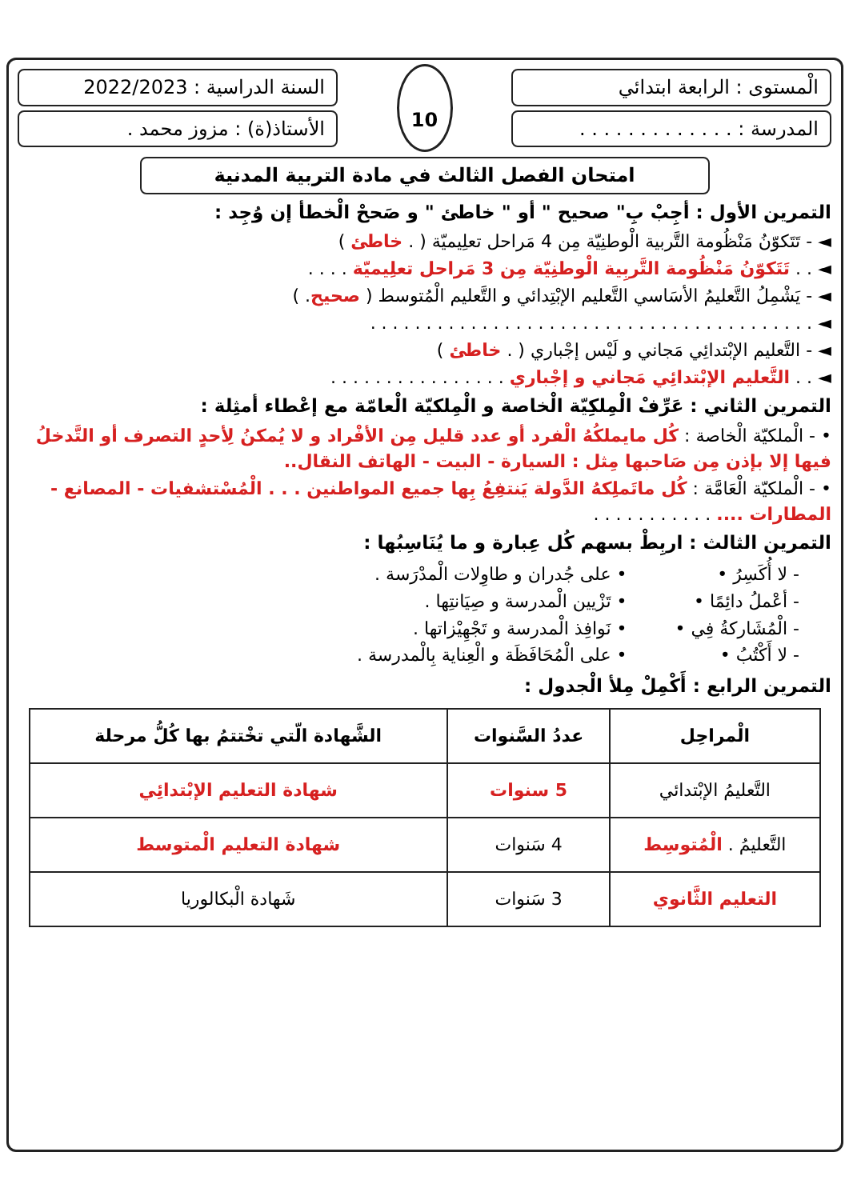الْمستوى : الرابعة ابتدائي
المدرسة : . . . . . . . . . . . . .
10
السنة الدراسية : 2022/2023
الأستاذ(ة) : مزوز محمد .
امتحان الفصل الثالث في مادة التربية المدنية
التمرين الأول : أجِبْ بِ" صحيح " أو " خاطئ " و صَححْ الْخطأ إن وُجِد :
◄ - تَتَكوّنُ مَنْظُومة التَّربية الْوطنِيّة مِن 4 مَراحل تعلِيميّة ( . خاطئ )
◄ . . تَتَكوّنُ مَنْظُومة التَّربِية الْوطنِيّة مِن 3 مَراحل تعلِيميّة . . . .
◄ - يَشْمِلُ التَّعليمُ الأسَاسي التَّعليم الإبْتِدائي و التَّعليم الْمُتوسط ( صحيح. )
◄ . . . . . . . . . . . . . . . . . . . . . . . . . . . . . . . . . . . . . . . .
◄ - التَّعليم الإبْتدائِي مَجاني و لَيْس إجْباري ( . خاطئ )
◄ . . التَّعليم الإبْتدائِي مَجاني و إجْباري . . . . . . . . . . . . . . . .
التمرين الثاني : عَرِّفْ الْمِلكِيّة الْخاصة و الْمِلكيّة الْعامّة مع إعْطاء أمثِلة :
• - الْملكيّة الْخاصة : كُل مايملكُهُ الْفرد أو عدد قليل مِن الأفْراد و لا يُمكنُ لِأحدٍ التصرف أو التَّدخلُ فيها إلا بإذن مِن صَاحبها مِثل : السيارة - البيت - الهاتف النقال..
• - الْملكيّة الْعَامَّة : كُل ماتَملِكهُ الدَّولة يَنتفِعُ بِها جميع المواطنين . . . الْمُسْتشفيات - المصانع - المطارات .... . . . . . . . . . . .
التمرين الثالث : اربِطْ بسهم كُل عِبارة و ما يُنَاسِبُها :
- لا أُكَسِرُ •
- أعْملُ دائِمًا •
- الْمُشَاركةُ فِي •
- لا أَكْتُبُ •
• على جُدران و طاوِلات الْمدْرَسة .
• تَزْيين الْمدرسة و صِيَانتِها .
• نَوافِذ الْمدرسة و تَجْهِيْزاتها .
• على الْمُحَافَظَة و الْعِناية بِالْمدرسة .
التمرين الرابع : أَكْمِلْ مِلأ الْجدول :
| الْمراحِل | عددُ السَّنوات | الشَّهادة الّتي تخْتتمُ بها كُلُّ مرحلة |
| --- | --- | --- |
| التَّعليمُ الإبْتدائي | 5 سنوات | شهادة التعليم الإبْتدائِي |
| التَّعليمُ . الْمُتوسِط | 4 سَنوات | شهادة التعليم الْمتوسط |
| التعليم الثَّانوي | 3 سَنوات | شَهادة الْبكالوريا |